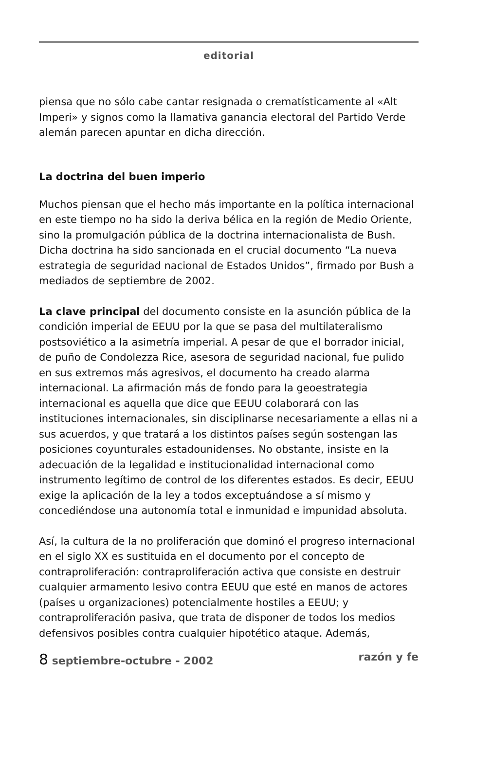editorial
piensa que no sólo cabe cantar resignada o crematísticamente al «Alt Imperi» y signos como la llamativa ganancia electoral del Partido Verde alemán parecen apuntar en dicha dirección.
La doctrina del buen imperio
Muchos piensan que el hecho más importante en la política internacional en este tiempo no ha sido la deriva bélica en la región de Medio Oriente, sino la promulgación pública de la doctrina internacionalista de Bush. Dicha doctrina ha sido sancionada en el crucial documento “La nueva estrategia de seguridad nacional de Estados Unidos”, firmado por Bush a mediados de septiembre de 2002.
La clave principal del documento consiste en la asunción pública de la condición imperial de EEUU por la que se pasa del multilateralismo postsoviético a la asimetría imperial. A pesar de que el borrador inicial, de puño de Condolezza Rice, asesora de seguridad nacional, fue pulido en sus extremos más agresivos, el documento ha creado alarma internacional. La afirmación más de fondo para la geoestrategia internacional es aquella que dice que EEUU colaborará con las instituciones internacionales, sin disciplinarse necesariamente a ellas ni a sus acuerdos, y que tratará a los distintos países según sostengan las posiciones coyunturales estadounidenses. No obstante, insiste en la adecuación de la legalidad e institucionalidad internacional como instrumento legítimo de control de los diferentes estados. Es decir, EEUU exige la aplicación de la ley a todos exceptuándose a sí mismo y concediéndose una autonomía total e inmunidad e impunidad absoluta.
Así, la cultura de la no proliferación que dominó el progreso internacional en el siglo XX es sustituida en el documento por el concepto de contraproliferación: contraproliferación activa que consiste en destruir cualquier armamento lesivo contra EEUU que esté en manos de actores (países u organizaciones) potencialmente hostiles a EEUU; y contraproliferación pasiva, que trata de disponer de todos los medios defensivos posibles contra cualquier hipotético ataque. Además,
8 septiembre-octubre - 2002 razón y fe